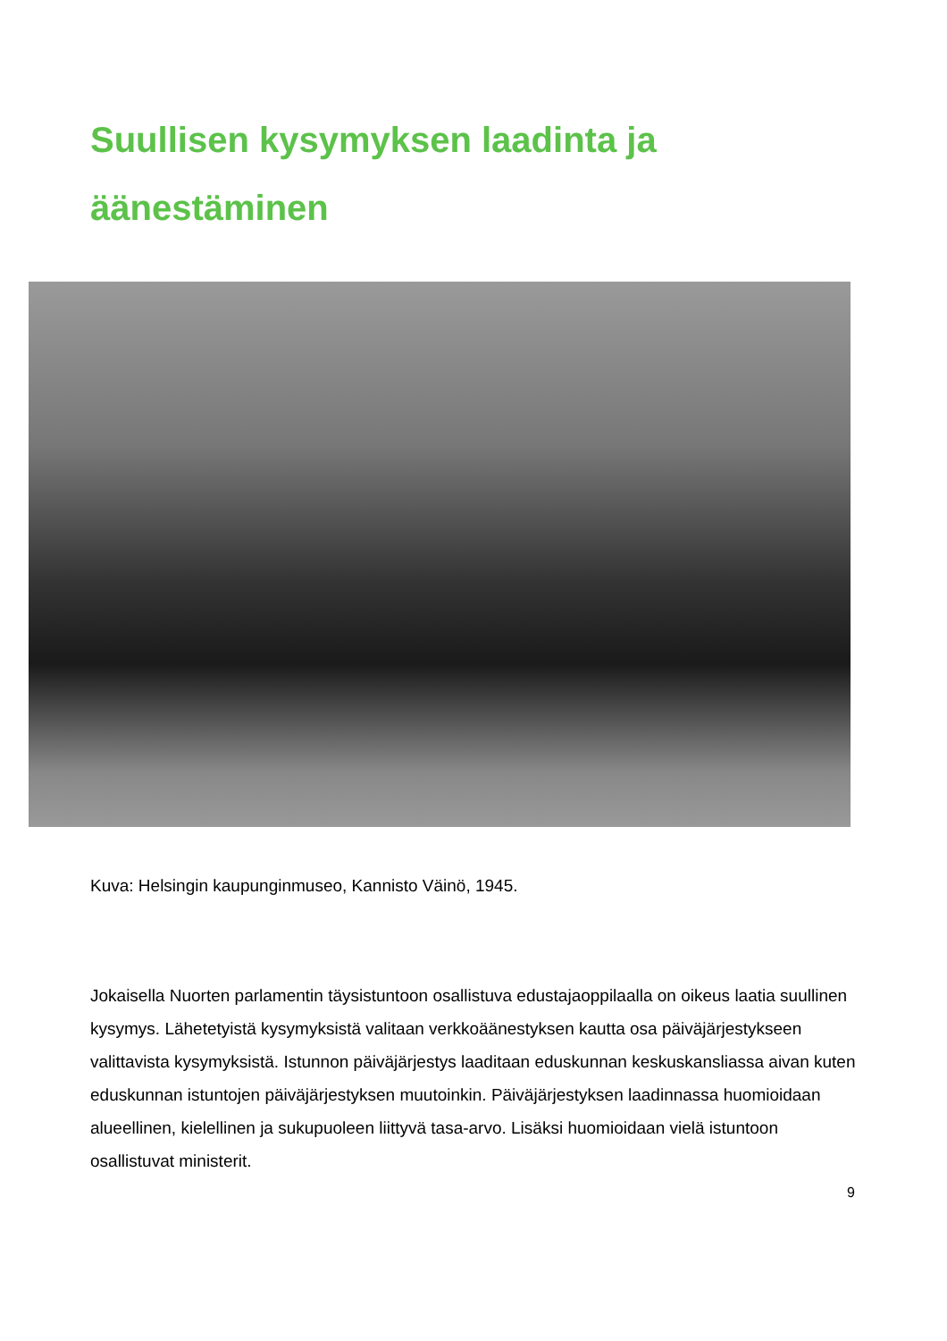Suullisen kysymyksen laadinta ja äänestäminen
Kuva: Helsingin kaupunginmuseo, Kannisto Väinö, 1945.
Jokaisella Nuorten parlamentin täysistuntoon osallistuva edustajaoppilaalla on oikeus laatia suullinen kysymys. Lähetetyistä kysymyksistä valitaan verkkoäänestyksen kautta osa päiväjärjestykseen valittavista kysymyksistä. Istunnon päiväjärjestys laaditaan eduskunnan keskuskansliassa aivan kuten eduskunnan istuntojen päiväjärjestyksen muutoinkin. Päiväjärjestyksen laadinnassa huomioidaan alueellinen, kielellinen ja sukupuoleen liittyvä tasa-arvo. Lisäksi huomioidaan vielä istuntoon osallistuvat ministerit.
9